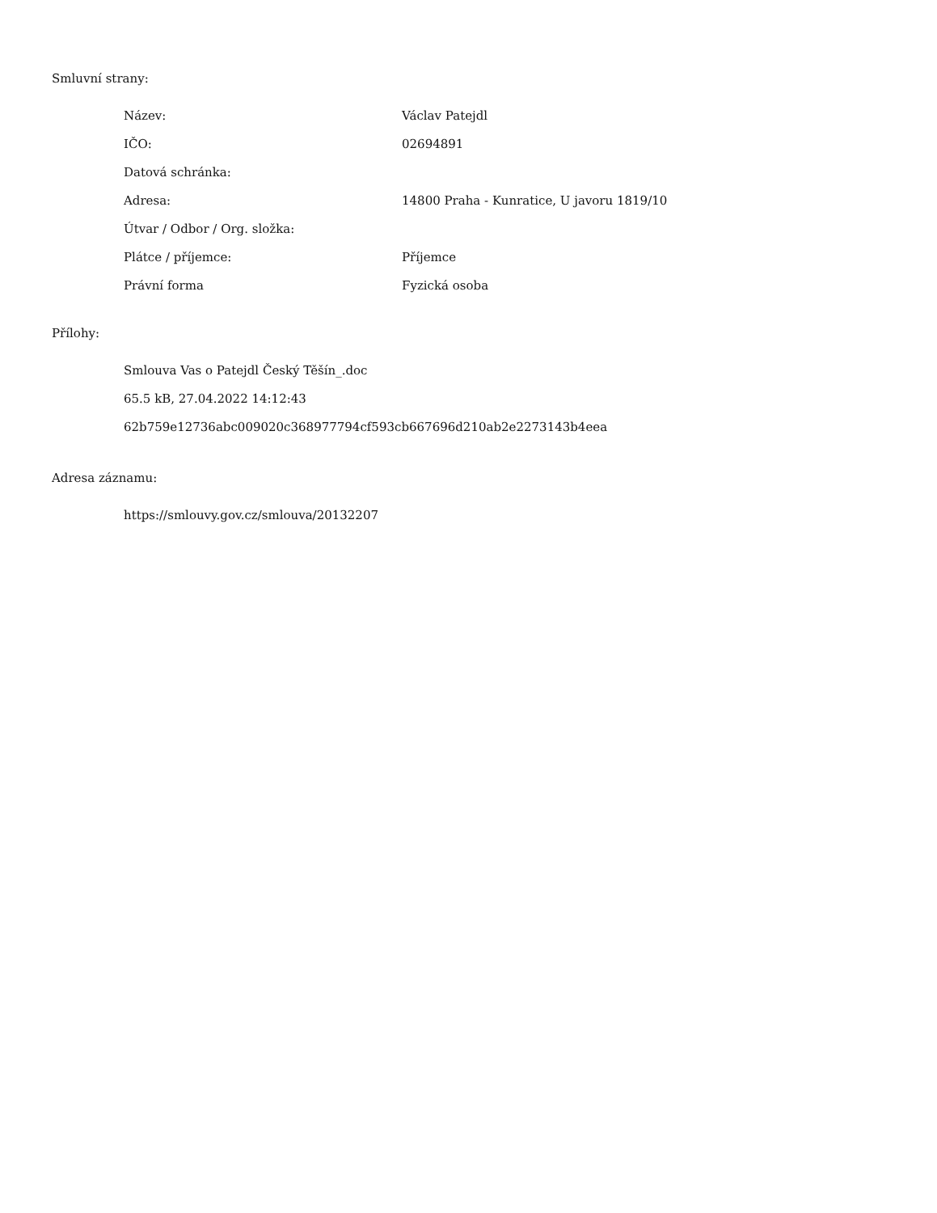Smluvní strany:
| Název: | Václav Patejdl |
| IČO: | 02694891 |
| Datová schránka: | |
| Adresa: | 14800 Praha - Kunratice, U javoru 1819/10 |
| Útvar / Odbor / Org. složka: | |
| Plátce / příjemce: | Příjemce |
| Právní forma | Fyzická osoba |
Přílohy:
Smlouva Vas o Patejdl Český Těšín_.doc
65.5 kB, 27.04.2022 14:12:43
62b759e12736abc009020c368977794cf593cb667696d210ab2e2273143b4eea
Adresa záznamu:
https://smlouvy.gov.cz/smlouva/20132207